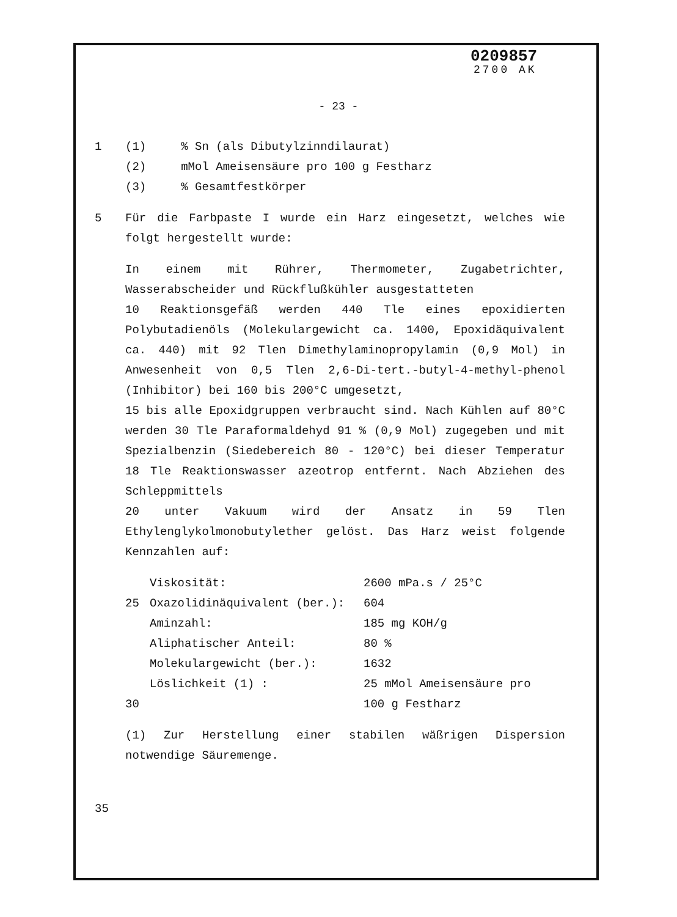0209857
2700 AK
- 23 -
1 (1) % Sn (als Dibutylzinndilaurat)
(2) mMol Ameisensäure pro 100 g Festharz
(3) % Gesamtfestkörper
5 Für die Farbpaste I wurde ein Harz eingesetzt, welches wie folgt hergestellt wurde:
In einem mit Rührer, Thermometer, Zugabetrichter, Wasserabscheider und Rückflußkühler ausgestatteten
10 Reaktionsgefäß werden 440 Tle eines epoxidierten Polybutadienöls (Molekulargewicht ca. 1400, Epoxidäquivalent ca. 440) mit 92 Tlen Dimethylaminopropylamin (0,9 Mol) in Anwesenheit von 0,5 Tlen 2,6-Di-tert.-butyl-4-methyl-phenol (Inhibitor) bei 160 bis 200°C umgesetzt,
15 bis alle Epoxidgruppen verbraucht sind. Nach Kühlen auf 80°C werden 30 Tle Paraformaldehyd 91 % (0,9 Mol) zugegeben und mit Spezialbenzin (Siedebereich 80 - 120°C) bei dieser Temperatur 18 Tle Reaktionswasser azeotrop entfernt. Nach Abziehen des Schleppmittels
20 unter Vakuum wird der Ansatz in 59 Tlen Ethylenglykolmonobutylether gelöst. Das Harz weist folgende Kennzahlen auf:
| | Viskosität: | 2600 mPa.s / 25°C |
| 25 | Oxazolidinäquivalent (ber.): | 604 |
| | Aminzahl: | 185 mg KOH/g |
| | Aliphatischer Anteil: | 80 % |
| | Molekulargewicht (ber.): | 1632 |
| | Löslichkeit (1) : | 25 mMol Ameisensäure pro |
| 30 | | 100 g Festharz |
(1) Zur Herstellung einer stabilen wäßrigen Dispersion notwendige Säuremenge.
35